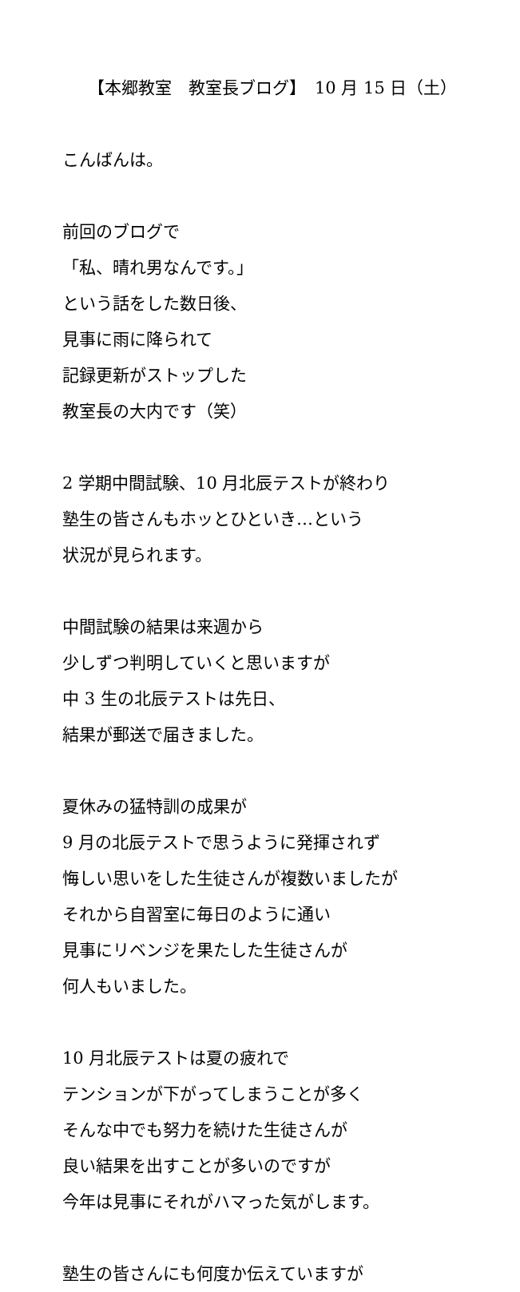【本郷教室　教室長ブログ】　10 月 15 日（土）
こんばんは。
前回のブログで
「私、晴れ男なんです。」
という話をした数日後、
見事に雨に降られて
記録更新がストップした
教室長の大内です（笑）
2 学期中間試験、10 月北辰テストが終わり
塾生の皆さんもホッとひといき…という
状況が見られます。
中間試験の結果は来週から
少しずつ判明していくと思いますが
中 3 生の北辰テストは先日、
結果が郵送で届きました。
夏休みの猛特訓の成果が
9 月の北辰テストで思うように発揮されず
悔しい思いをした生徒さんが複数いましたが
それから自習室に毎日のように通い
見事にリベンジを果たした生徒さんが
何人もいました。
10 月北辰テストは夏の疲れで
テンションが下がってしまうことが多く
そんな中でも努力を続けた生徒さんが
良い結果を出すことが多いのですが
今年は見事にそれがハマった気がします。
塾生の皆さんにも何度か伝えていますが